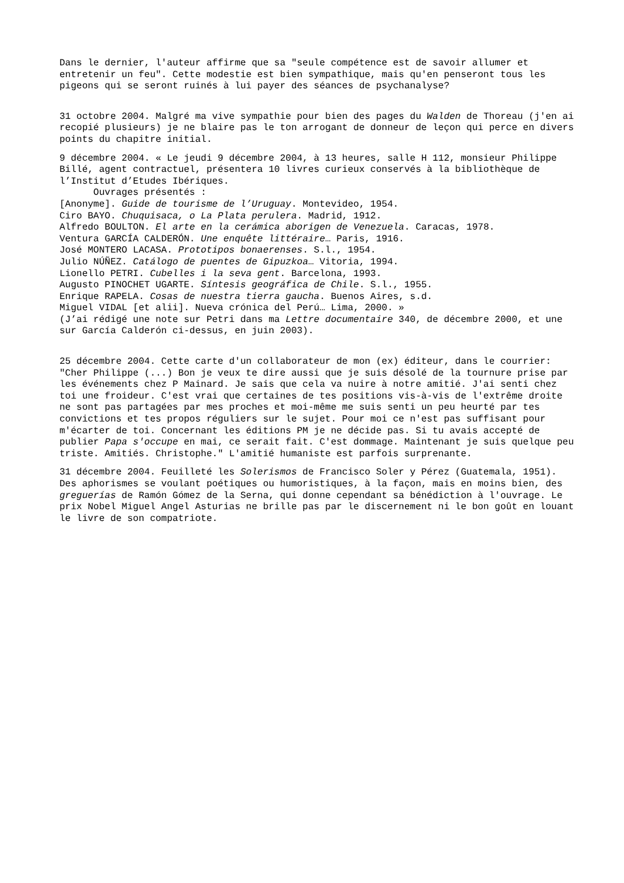Dans le dernier, l'auteur affirme que sa "seule compétence est de savoir allumer et entretenir un feu". Cette modestie est bien sympathique, mais qu'en penseront tous les pigeons qui se seront ruinés à lui payer des séances de psychanalyse?
31 octobre 2004. Malgré ma vive sympathie pour bien des pages du Walden de Thoreau (j'en ai recopié plusieurs) je ne blaire pas le ton arrogant de donneur de leçon qui perce en divers points du chapitre initial.
9 décembre 2004. « Le jeudi 9 décembre 2004, à 13 heures, salle H 112, monsieur Philippe Billé, agent contractuel, présentera 10 livres curieux conservés à la bibliothèque de l’Institut d’Etudes Ibériques.
Ouvrages présentés :
[Anonyme]. Guide de tourisme de l’Uruguay. Montevideo, 1954.
Ciro BAYO. Chuquisaca, o La Plata perulera. Madrid, 1912.
Alfredo BOULTON. El arte en la cerámica aborigen de Venezuela. Caracas, 1978.
Ventura GARCÍA CALDERÓN. Une enquête littéraire… Paris, 1916.
José MONTERO LACASA. Prototipos bonaerenses. S.l., 1954.
Julio NÚÑEZ. Catálogo de puentes de Gipuzkoa… Vitoria, 1994.
Lionello PETRI. Cubelles i la seva gent. Barcelona, 1993.
Augusto PINOCHET UGARTE. Síntesis geográfica de Chile. S.l., 1955.
Enrique RAPELA. Cosas de nuestra tierra gaucha. Buenos Aires, s.d.
Miguel VIDAL [et alii]. Nueva crónica del Perú… Lima, 2000. »
(J’ai rédigé une note sur Petri dans ma Lettre documentaire 340, de décembre 2000, et une sur García Calderón ci-dessus, en juin 2003).
25 décembre 2004. Cette carte d'un collaborateur de mon (ex) éditeur, dans le courrier: "Cher Philippe (...) Bon je veux te dire aussi que je suis désolé de la tournure prise par les événements chez P Mainard. Je sais que cela va nuire à notre amitié. J'ai senti chez toi une froideur. C'est vrai que certaines de tes positions vis-à-vis de l'extrême droite ne sont pas partagées par mes proches et moi-même me suis senti un peu heurté par tes convictions et tes propos réguliers sur le sujet. Pour moi ce n'est pas suffisant pour m'écarter de toi. Concernant les éditions PM je ne décide pas. Si tu avais accepté de publier Papa s'occupe en mai, ce serait fait. C'est dommage. Maintenant je suis quelque peu triste. Amitiés. Christophe." L'amitié humaniste est parfois surprenante.
31 décembre 2004. Feuilleté les Solerismos de Francisco Soler y Pérez (Guatemala, 1951). Des aphorismes se voulant poétiques ou humoristiques, à la façon, mais en moins bien, des greguerías de Ramón Gómez de la Serna, qui donne cependant sa bénédiction à l'ouvrage. Le prix Nobel Miguel Angel Asturias ne brille pas par le discernement ni le bon goût en louant le livre de son compatriote.